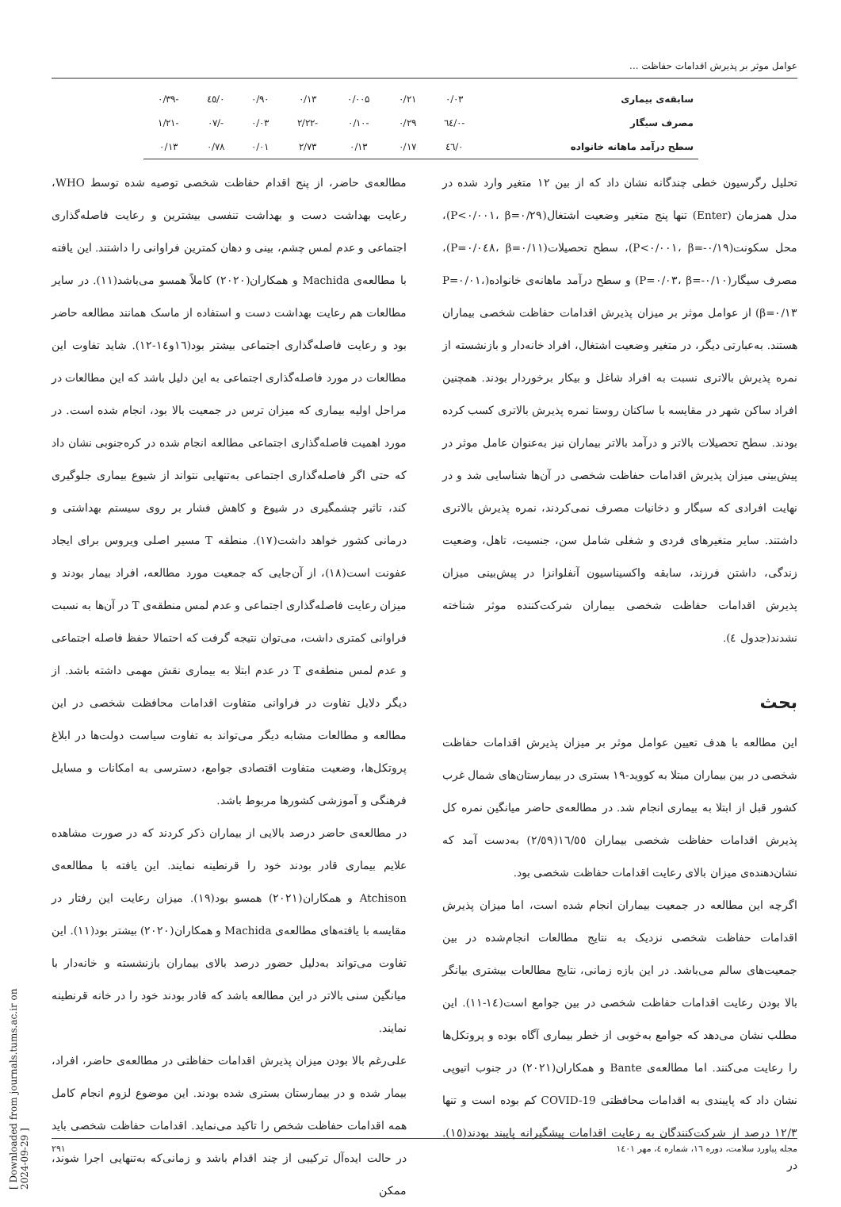عوامل موثر بر پذیرش اقدامات حفاظت ...
| سابقه‌ی بیماری | ۰/۰۳ | ۰/۲۱ | ۰/۰۰۵ | ۰/۱۳ | ۰/۹۰ | ۰/٤٥ | -۰/۳۹ |
| مصرف سیگار | -۰/٦٤ | ۰/۲۹ | -۰/۱۰ | -۲/۲۲ | ۰/۰۳ | -/۰۷ | -۱/۲۱ |
| سطح درآمد ماهانه خانواده | ۰/٤٦ | ۰/۱۷ | ۰/۱۳ | ۲/۷۳ | ۰/۰۱ | ۰/۷۸ | ۰/۱۳ |
تحلیل رگرسیون خطی چندگانه نشان داد که از بین ۱۲ متغیر وارد شده در مدل همزمان (Enter) تنها پنج متغیر وضعیت اشتغال(P<۰/۰۰۱، β=۰/۲۹)، محل سکونت(P<۰/۰۰۱، β=-۰/۱۹)، سطح تحصیلات(P=۰/۰٤۸، β=۰/۱۱)، مصرف سیگار(P=۰/۰۳، β=-۰/۱۰) و سطح درآمد ماهانه‌ی خانواده(P=۰/۰۱، β=۰/۱۳) از عوامل موثر بر میزان پذیرش اقدامات حفاظت شخصی بیماران هستند. به‌عبارتی دیگر، در متغیر وضعیت اشتغال، افراد خانه‌دار و بازنشسته از نمره پذیرش بالاتری نسبت به افراد شاغل و بیکار برخوردار بودند. همچنین افراد ساکن شهر در مقایسه با ساکنان روستا نمره پذیرش بالاتری کسب کرده بودند. سطح تحصیلات بالاتر و درآمد بالاتر بیماران نیز به‌عنوان عامل موثر در پیش‌بینی میزان پذیرش اقدامات حفاظت شخصی در آن‌ها شناسایی شد و در نهایت افرادی که سیگار و دخانیات مصرف نمی‌کردند، نمره پذیرش بالاتری داشتند. سایر متغیرهای فردی و شغلی شامل سن، جنسیت، تاهل، وضعیت زندگی، داشتن فرزند، سابقه واکسیناسیون آنفلوانزا در پیش‌بینی میزان پذیرش اقدامات حفاظت شخصی بیماران شرکت‌کننده موثر شناخته نشدند(جدول ٤).
بحث
این مطالعه با هدف تعیین عوامل موثر بر میزان پذیرش اقدامات حفاظت شخصی در بین بیماران مبتلا به کووید-۱۹ بستری در بیمارستان‌های شمال غرب کشور قبل از ابتلا به بیماری انجام شد. در مطالعه‌ی حاضر میانگین نمره کل پذیرش اقدامات حفاظت شخصی بیماران ۱٦/٥٥(۲/٥۹) به‌دست آمد که نشان‌دهنده‌ی میزان بالای رعایت اقدامات حفاظت شخصی بود.
اگرچه این مطالعه در جمعیت بیماران انجام شده است، اما میزان پذیرش اقدامات حفاظت شخصی نزدیک به نتایج مطالعات انجام‌شده در بین جمعیت‌های سالم می‌باشد. در این بازه زمانی، نتایج مطالعات بیشتری بیانگر بالا بودن رعایت اقدامات حفاظت شخصی در بین جوامع است(۱٤-۱۱). این مطلب نشان می‌دهد که جوامع به‌خوبی از خطر بیماری آگاه بوده و پروتکل‌ها را رعایت می‌کنند. اما مطالعه‌ی Bante و همکاران(۲۰۲۱) در جنوب اتیوپی نشان داد که پایبندی به اقدامات محافظتی COVID-19 کم بوده است و تنها ۱۲/۳ درصد از شرکت‌کنندگان به رعایت اقدامات پیشگیرانه پایبند بودند(۱٥). در
مطالعه‌ی حاضر، از پنج اقدام حفاظت شخصی توصیه شده توسط WHO، رعایت بهداشت دست و بهداشت تنفسی بیشترین و رعایت فاصله‌گذاری اجتماعی و عدم لمس چشم، بینی و دهان کمترین فراوانی را داشتند. این یافته با مطالعه‌ی Machida و همکاران(۲۰۲۰) کاملاً همسو می‌باشد(۱۱). در سایر مطالعات هم رعایت بهداشت دست و استفاده از ماسک همانند مطالعه حاضر بود و رعایت فاصله‌گذاری اجتماعی بیشتر بود(۱٦و۱٤-۱۲). شاید تفاوت این مطالعات در مورد فاصله‌گذاری اجتماعی به این دلیل باشد که این مطالعات در مراحل اولیه بیماری که میزان ترس در جمعیت بالا بود، انجام شده است. در مورد اهمیت فاصله‌گذاری اجتماعی مطالعه انجام شده در کره‌جنوبی نشان داد که حتی اگر فاصله‌گذاری اجتماعی به‌تنهایی نتواند از شیوع بیماری جلوگیری کند، تاثیر چشمگیری در شیوع و کاهش فشار بر روی سیستم بهداشتی و درمانی کشور خواهد داشت(۱۷). منطقه T مسیر اصلی ویروس برای ایجاد عفونت است(۱۸)، از آن‌جایی که جمعیت مورد مطالعه، افراد بیمار بودند و میزان رعایت فاصله‌گذاری اجتماعی و عدم لمس منطقه‌ی T در آن‌ها به نسبت فراوانی کمتری داشت، می‌توان نتیجه گرفت که احتمالا حفظ فاصله اجتماعی و عدم لمس منطقه‌ی T در عدم ابتلا به بیماری نقش مهمی داشته باشد. از دیگر دلایل تفاوت در فراوانی متفاوت اقدامات محافظت شخصی در این مطالعه و مطالعات مشابه دیگر می‌تواند به تفاوت سیاست دولت‌ها در ابلاغ پروتکل‌ها، وضعیت متفاوت اقتصادی جوامع، دسترسی به امکانات و مسایل فرهنگی و آموزشی کشورها مربوط باشد.
در مطالعه‌ی حاضر درصد بالایی از بیماران ذکر کردند که در صورت مشاهده علایم بیماری قادر بودند خود را قرنطینه نمایند. این یافته با مطالعه‌ی Atchison و همکاران(۲۰۲۱) همسو بود(۱۹). میزان رعایت این رفتار در مقایسه با یافته‌های مطالعه‌ی Machida و همکاران(۲۰۲۰) بیشتر بود(۱۱). این تفاوت می‌تواند به‌دلیل حضور درصد بالای بیماران بازنشسته و خانه‌دار با میانگین سنی بالاتر در این مطالعه باشد که قادر بودند خود را در خانه قرنطینه نمایند.
علی‌رغم بالا بودن میزان پذیرش اقدامات حفاظتی در مطالعه‌ی حاضر، افراد، بیمار شده و در بیمارستان بستری شده بودند. این موضوع لزوم انجام کامل همه اقدامات حفاظت شخص را تاکید می‌نماید. اقدامات حفاظت شخصی باید در حالت ایده‌آل ترکیبی از چند اقدام باشد و زمانی‌که به‌تنهایی اجرا شوند، ممکن
مجله پیاورد سلامت، دوره ۱٦، شماره ٤، مهر ۱٤۰۱ ۲۹۱
[ Downloaded from journals.tums.ac.ir on 2024-09-29 ]